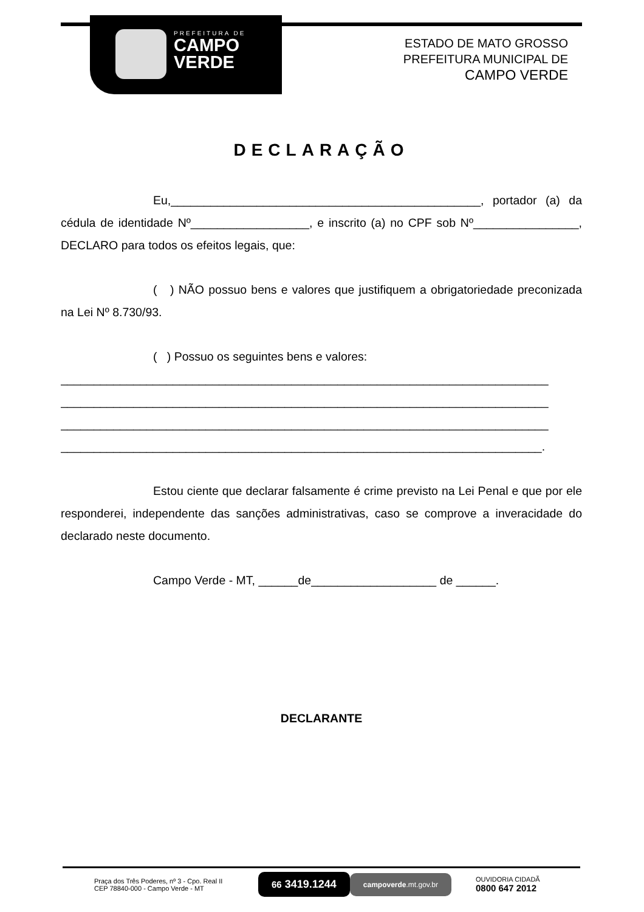PREFEITURA DE
CAMPO
VERDE
ESTADO DE MATO GROSSO
PREFEITURA MUNICIPAL DE
CAMPO VERDE
DECLARAÇÃO
Eu,_______________________________________________, portador (a) da cédula de identidade Nº__________________, e inscrito (a) no CPF sob Nº________________, DECLARO para todos os efeitos legais, que:
( ) NÃO possuo bens e valores que justifiquem a obrigatoriedade preconizada na Lei Nº 8.730/93.
( ) Possuo os seguintes bens e valores:
__________________________________________________________________________
__________________________________________________________________________
__________________________________________________________________________
_________________________________________________________________________.
Estou ciente que declarar falsamente é crime previsto na Lei Penal e que por ele responderei, independente das sanções administrativas, caso se comprove a inveracidade do declarado neste documento.
Campo Verde - MT, ______de___________________ de ______.
DECLARANTE
Praça dos Três Poderes, nº 3 - Cpo. Real II
CEP 78840-000 - Campo Verde - MT
66 3419.1244
campoverde.mt.gov.br
OUVIDORIA CIDADÃ
0800 647 2012